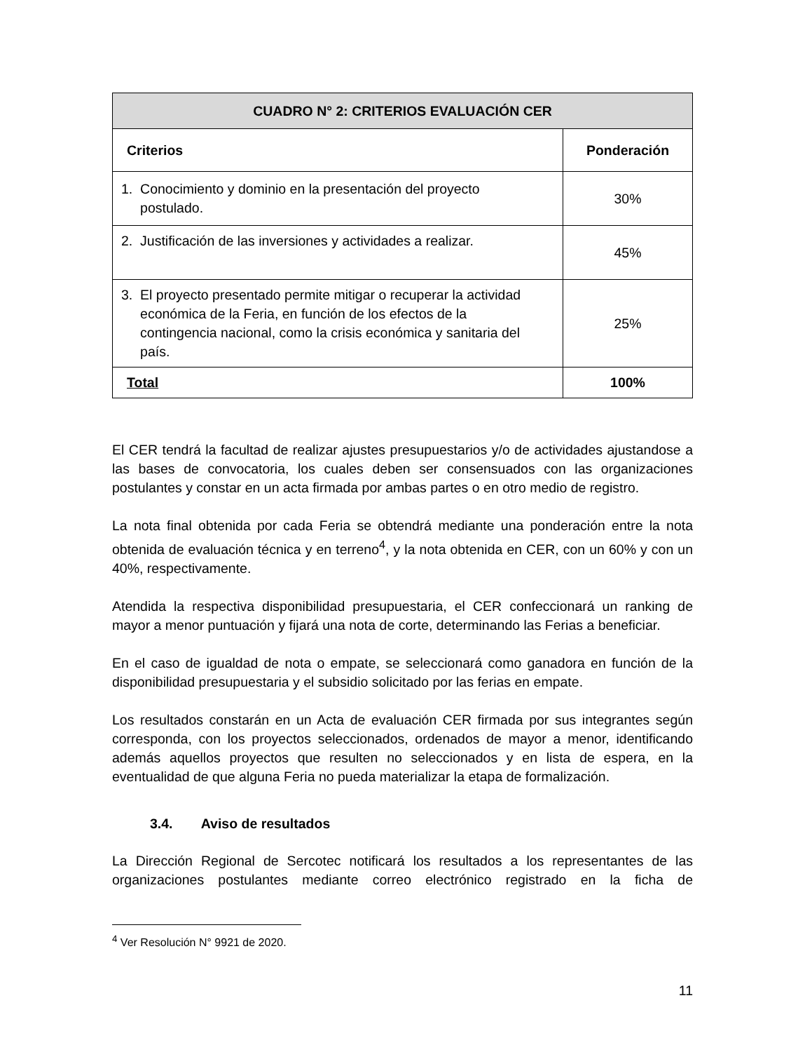| CUADRO N° 2: CRITERIOS EVALUACIÓN CER | |
| --- | --- |
| Criterios | Ponderación |
| 1. Conocimiento y dominio en la presentación del proyecto postulado. | 30% |
| 2. Justificación de las inversiones y actividades a realizar. | 45% |
| 3. El proyecto presentado permite mitigar o recuperar la actividad económica de la Feria, en función de los efectos de la contingencia nacional, como la crisis económica y sanitaria del país. | 25% |
| Total | 100% |
El CER tendrá la facultad de realizar ajustes presupuestarios y/o de actividades ajustandose a las bases de convocatoria, los cuales deben ser consensuados con las organizaciones postulantes y constar en un acta firmada por ambas partes o en otro medio de registro.
La nota final obtenida por cada Feria se obtendrá mediante una ponderación entre la nota obtenida de evaluación técnica y en terreno<sup>4</sup>, y la nota obtenida en CER, con un 60% y con un 40%, respectivamente.
Atendida la respectiva disponibilidad presupuestaria, el CER confeccionará un ranking de mayor a menor puntuación y fijará una nota de corte, determinando las Ferias a beneficiar.
En el caso de igualdad de nota o empate, se seleccionará como ganadora en función de la disponibilidad presupuestaria y el subsidio solicitado por las ferias en empate.
Los resultados constarán en un Acta de evaluación CER firmada por sus integrantes según corresponda, con los proyectos seleccionados, ordenados de mayor a menor, identificando además aquellos proyectos que resulten no seleccionados y en lista de espera, en la eventualidad de que alguna Feria no pueda materializar la etapa de formalización.
3.4. Aviso de resultados
La Dirección Regional de Sercotec notificará los resultados a los representantes de las organizaciones postulantes mediante correo electrónico registrado en la ficha de
<sup>4</sup> Ver Resolución N° 9921 de 2020.
11